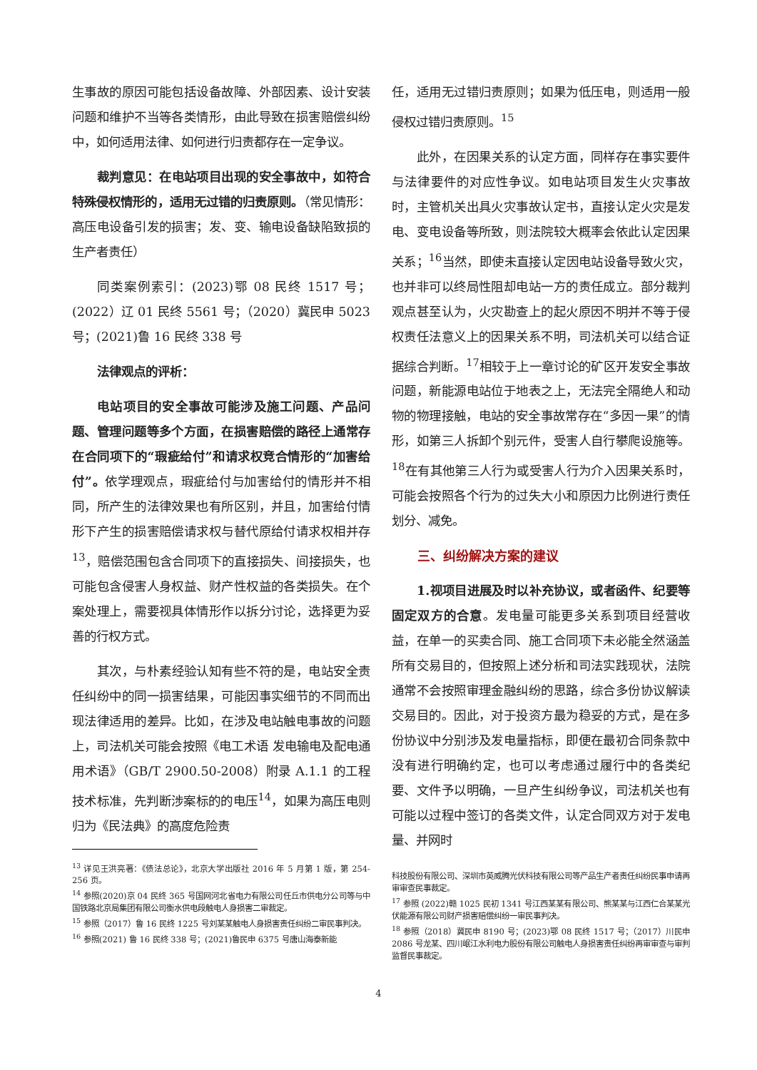生事故的原因可能包括设备故障、外部因素、设计安装问题和维护不当等各类情形，由此导致在损害赔偿纠纷中，如何适用法律、如何进行归责都存在一定争议。
裁判意见：在电站项目出现的安全事故中，如符合特殊侵权情形的，适用无过错的归责原则。（常见情形：高压电设备引发的损害；发、变、输电设备缺陷致损的生产者责任）
同类案例索引：(2023)鄂 08 民终 1517 号；(2022）辽 01 民终 5561 号；（2020）冀民申 5023 号；(2021)鲁 16 民终 338 号
法律观点的评析：
电站项目的安全事故可能涉及施工问题、产品问题、管理问题等多个方面，在损害赔偿的路径上通常存在合同项下的“瑕疵给付”和请求权竞合情形的“加害给付”。依学理观点，瑕疵给付与加害给付的情形并不相同，所产生的法律效果也有所区别，并且，加害给付情形下产生的损害赔偿请求权与替代原给付请求权相并存<sup>13</sup>，赔偿范围包含合同项下的直接损失、间接损失，也可能包含侵害人身权益、财产性权益的各类损失。在个案处理上，需要视具体情形作以拆分讨论，选择更为妥善的行权方式。
其次，与朴素经验认知有些不符的是，电站安全责任纠纷中的同一损害结果，可能因事实细节的不同而出现法律适用的差异。比如，在涉及电站触电事故的问题上，司法机关可能会按照《电工术语 发电输电及配电通用术语》（GB/T 2900.50-2008）附录 A.1.1 的工程技术标准，先判断涉案标的的电压<sup>14</sup>，如果为高压电则归为《民法典》的高度危险责
<sup>13</sup> 详见王洪亮著：《债法总论》，北京大学出版社 2016 年 5 月第 1 版，第 254-256 页。
<sup>14</sup> 参照(2020)京 04 民终 365 号国网河北省电力有限公司任丘市供电分公司等与中国铁路北京局集团有限公司衡水供电段触电人身损害二审裁定。
<sup>15</sup> 参照（2017）鲁 16 民终 1225 号刘某某触电人身损害责任纠纷二审民事判决。
<sup>16</sup> 参照(2021) 鲁 16 民终 338 号；(2021)鲁民申 6375 号唐山海泰新能
任，适用无过错归责原则；如果为低压电，则适用一般侵权过错归责原则。<sup>15</sup>
此外，在因果关系的认定方面，同样存在事实要件与法律要件的对应性争议。如电站项目发生火灾事故时，主管机关出具火灾事故认定书，直接认定火灾是发电、变电设备等所致，则法院较大概率会依此认定因果关系；<sup>16</sup>当然，即使未直接认定因电站设备导致火灾，也并非可以终局性阻却电站一方的责任成立。部分裁判观点甚至认为，火灾勘查上的起火原因不明并不等于侵权责任法意义上的因果关系不明，司法机关可以结合证据综合判断。<sup>17</sup>相较于上一章讨论的矿区开发安全事故问题，新能源电站位于地表之上，无法完全隔绝人和动物的物理接触，电站的安全事故常存在“多因一果”的情形，如第三人拆卸个别元件，受害人自行攀爬设施等。<sup>18</sup>在有其他第三人行为或受害人行为介入因果关系时，可能会按照各个行为的过失大小和原因力比例进行责任划分、减免。
三、纠纷解决方案的建议
1.视项目进展及时以补充协议，或者函件、纪要等固定双方的合意。发电量可能更多关系到项目经营收益，在单一的买卖合同、施工合同项下未必能全然涵盖所有交易目的，但按照上述分析和司法实践现状，法院通常不会按照审理金融纠纷的思路，综合多份协议解读交易目的。因此，对于投资方最为稳妥的方式，是在多份协议中分别涉及发电量指标，即便在最初合同条款中没有进行明确约定，也可以考虑通过履行中的各类纪要、文件予以明确，一旦产生纠纷争议，司法机关也有可能以过程中签订的各类文件，认定合同双方对于发电量、并网时
科技股份有限公司、深圳市英威腾光伏科技有限公司等产品生产者责任纠纷民事申请再审审查民事裁定。
<sup>17</sup> 参照 (2022)赣 1025 民初 1341 号江西某某有限公司、熊某某与江西仁合某某光伏能源有限公司财产损害赔偿纠纷一审民事判决。
<sup>18</sup> 参照（2018）冀民申 8190 号；(2023)鄂 08 民终 1517 号；（2017）川民申 2086 号龙某、四川岷江水利电力股份有限公司触电人身损害责任纠纷再审审查与审判监督民事裁定。
4